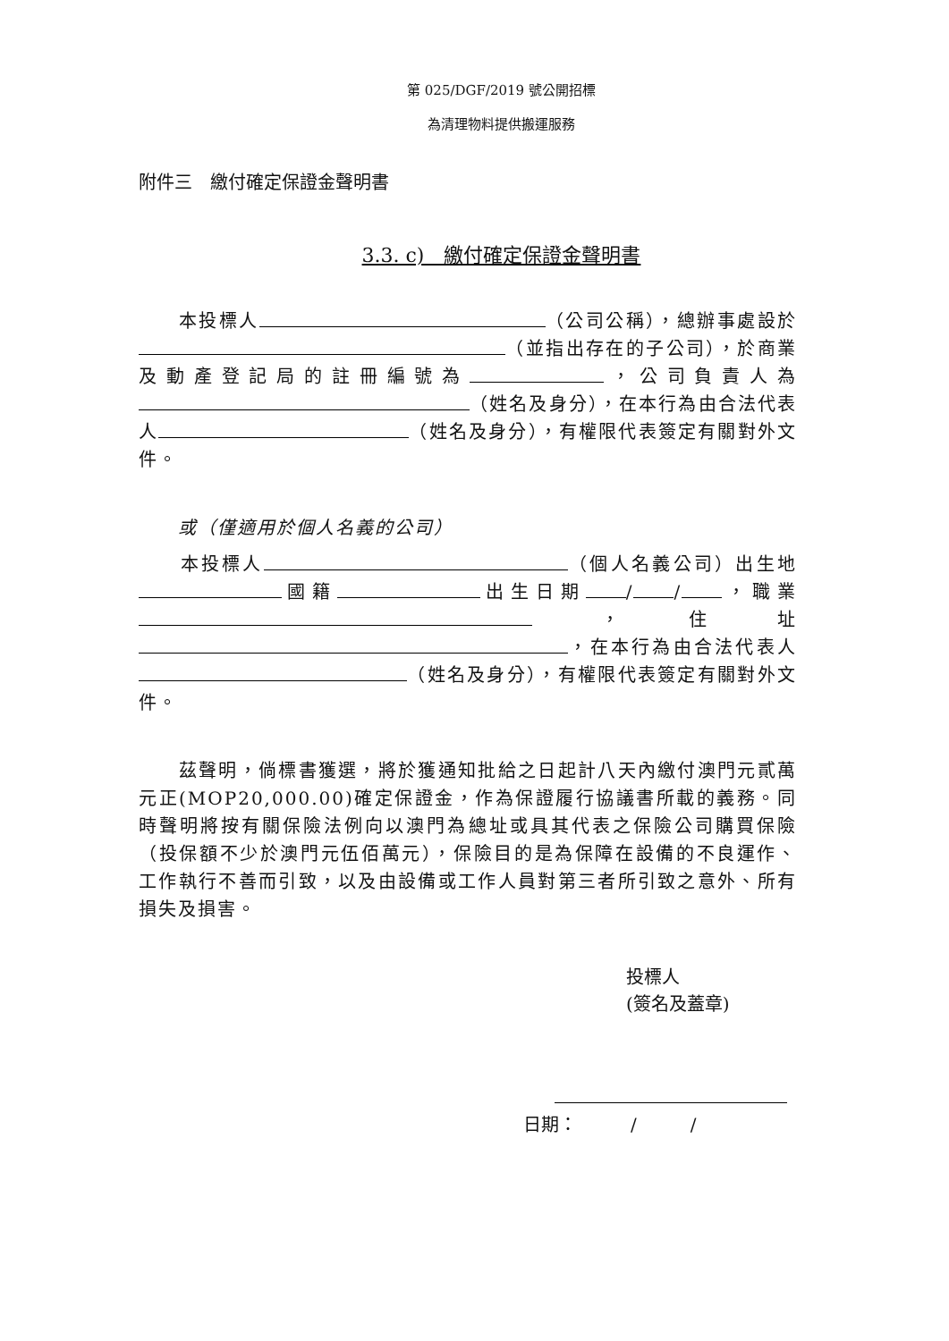第 025/DGF/2019 號公開招標
為清理物料提供搬運服務
附件三　繳付確定保證金聲明書
3.3. c)　繳付確定保證金聲明書
　　本投標人 （公司公稱），總辦事處設於 （並指出存在的子公司），於商業及動產登記局的註冊編號為 ，公司負責人為 （姓名及身分），在本行為由合法代表人 （姓名及身分），有權限代表簽定有關對外文件。
　　或（僅適用於個人名義的公司）
　　本投標人 （個人名義公司）出生地 國籍 出生日期 / / ，職業 ，住址 ，在本行為由合法代表人 （姓名及身分），有權限代表簽定有關對外文件。
　　茲聲明，倘標書獲選，將於獲通知批給之日起計八天內繳付澳門元貳萬元正(MOP20,000.00)確定保證金，作為保證履行協議書所載的義務。同時聲明將按有關保險法例向以澳門為總址或具其代表之保險公司購買保險（投保額不少於澳門元伍佰萬元），保險目的是為保障在設備的不良運作、工作執行不善而引致，以及由設備或工作人員對第三者所引致之意外、所有損失及損害。
投標人
(簽名及蓋章)
日期：　　　/　　　/